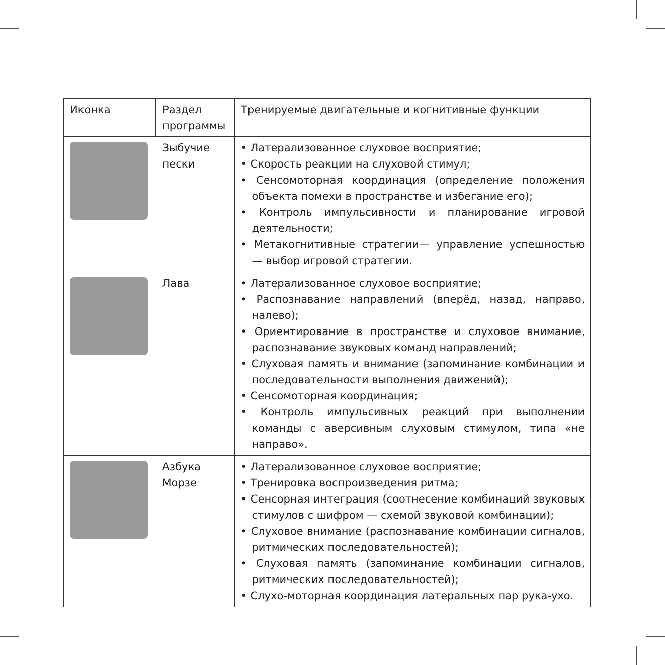| Иконка | Раздел программы | Тренируемые двигательные и когнитивные функции |
| --- | --- | --- |
| | Зыбучие пески | • Латерализованное слуховое восприятие; • Скорость реакции на слуховой стимул; • Сенсомоторная координация (определение положения объекта помехи в пространстве и избегание его); • Контроль импульсивности и планирование игровой деятельности; • Метакогнитивные стратегии— управление успешностью — выбор игровой стратегии. |
| | Лава | • Латерализованное слуховое восприятие; • Распознавание направлений (вперёд, назад, направо, налево); • Ориентирование в пространстве и слуховое внимание, распознавание звуковых команд направлений; • Слуховая память и внимание (запоминание комбинации и последовательности выполнения движений); • Сенсомоторная координация; • Контроль импульсивных реакций при выполнении команды с аверсивным слуховым стимулом, типа «не направо». |
| | Азбука Морзе | • Латерализованное слуховое восприятие; • Тренировка воспроизведения ритма; • Сенсорная интеграция (соотнесение комбинаций звуковых стимулов с шифром — схемой звуковой комбинации); • Слуховое внимание (распознавание комбинации сигналов, ритмических последовательностей); • Слуховая память (запоминание комбинации сигналов, ритмических последовательностей); • Слухо-моторная координация латеральных пар рука-ухо. |